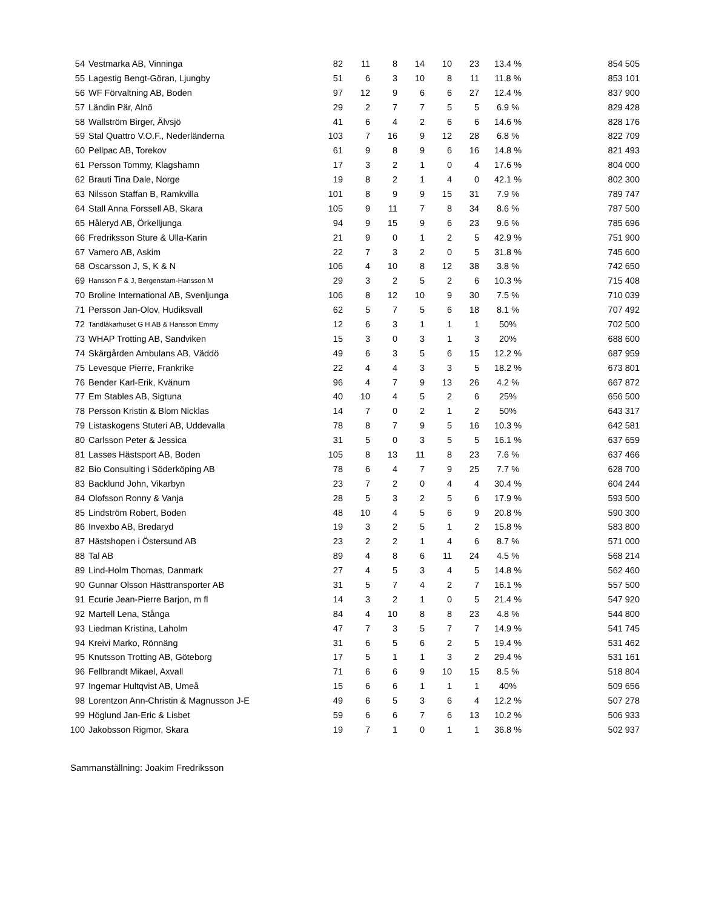| 54 | Vestmarka AB, Vinninga | 82 | 11 | 8 | 14 | 10 | 23 | 13.4 % | 854 505 |
| 55 | Lagestig Bengt-Göran, Ljungby | 51 | 6 | 3 | 10 | 8 | 11 | 11.8 % | 853 101 |
| 56 | WF Förvaltning AB, Boden | 97 | 12 | 9 | 6 | 6 | 27 | 12.4 % | 837 900 |
| 57 | Ländin Pär, Alnö | 29 | 2 | 7 | 7 | 5 | 5 | 6.9 % | 829 428 |
| 58 | Wallström Birger, Älvsjö | 41 | 6 | 4 | 2 | 6 | 6 | 14.6 % | 828 176 |
| 59 | Stal Quattro V.O.F., Nederländerna | 103 | 7 | 16 | 9 | 12 | 28 | 6.8 % | 822 709 |
| 60 | Pellpac AB, Torekov | 61 | 9 | 8 | 9 | 6 | 16 | 14.8 % | 821 493 |
| 61 | Persson Tommy, Klagshamn | 17 | 3 | 2 | 1 | 0 | 4 | 17.6 % | 804 000 |
| 62 | Brauti Tina Dale, Norge | 19 | 8 | 2 | 1 | 4 | 0 | 42.1 % | 802 300 |
| 63 | Nilsson Staffan B, Ramkvilla | 101 | 8 | 9 | 9 | 15 | 31 | 7.9 % | 789 747 |
| 64 | Stall Anna Forssell AB, Skara | 105 | 9 | 11 | 7 | 8 | 34 | 8.6 % | 787 500 |
| 65 | Håleryd AB, Örkelljunga | 94 | 9 | 15 | 9 | 6 | 23 | 9.6 % | 785 696 |
| 66 | Fredriksson Sture & Ulla-Karin | 21 | 9 | 0 | 1 | 2 | 5 | 42.9 % | 751 900 |
| 67 | Vamero AB, Askim | 22 | 7 | 3 | 2 | 0 | 5 | 31.8 % | 745 600 |
| 68 | Oscarsson J, S, K & N | 106 | 4 | 10 | 8 | 12 | 38 | 3.8 % | 742 650 |
| 69 | Hansson F & J, Bergenstam-Hansson M | 29 | 3 | 2 | 5 | 2 | 6 | 10.3 % | 715 408 |
| 70 | Broline International AB, Svenljunga | 106 | 8 | 12 | 10 | 9 | 30 | 7.5 % | 710 039 |
| 71 | Persson Jan-Olov, Hudiksvall | 62 | 5 | 7 | 5 | 6 | 18 | 8.1 % | 707 492 |
| 72 | Tandläkarhuset G H AB & Hansson Emmy | 12 | 6 | 3 | 1 | 1 | 1 | 50% | 702 500 |
| 73 | WHAP Trotting AB, Sandviken | 15 | 3 | 0 | 3 | 1 | 3 | 20% | 688 600 |
| 74 | Skärgården Ambulans AB, Väddö | 49 | 6 | 3 | 5 | 6 | 15 | 12.2 % | 687 959 |
| 75 | Levesque Pierre, Frankrike | 22 | 4 | 4 | 3 | 3 | 5 | 18.2 % | 673 801 |
| 76 | Bender Karl-Erik, Kvänum | 96 | 4 | 7 | 9 | 13 | 26 | 4.2 % | 667 872 |
| 77 | Em Stables AB, Sigtuna | 40 | 10 | 4 | 5 | 2 | 6 | 25% | 656 500 |
| 78 | Persson Kristin & Blom Nicklas | 14 | 7 | 0 | 2 | 1 | 2 | 50% | 643 317 |
| 79 | Listaskogens Stuteri AB, Uddevalla | 78 | 8 | 7 | 9 | 5 | 16 | 10.3 % | 642 581 |
| 80 | Carlsson Peter & Jessica | 31 | 5 | 0 | 3 | 5 | 5 | 16.1 % | 637 659 |
| 81 | Lasses Hästsport AB, Boden | 105 | 8 | 13 | 11 | 8 | 23 | 7.6 % | 637 466 |
| 82 | Bio Consulting i Söderköping AB | 78 | 6 | 4 | 7 | 9 | 25 | 7.7 % | 628 700 |
| 83 | Backlund John, Vikarbyn | 23 | 7 | 2 | 0 | 4 | 4 | 30.4 % | 604 244 |
| 84 | Olofsson Ronny & Vanja | 28 | 5 | 3 | 2 | 5 | 6 | 17.9 % | 593 500 |
| 85 | Lindström Robert, Boden | 48 | 10 | 4 | 5 | 6 | 9 | 20.8 % | 590 300 |
| 86 | Invexbo AB, Bredaryd | 19 | 3 | 2 | 5 | 1 | 2 | 15.8 % | 583 800 |
| 87 | Hästshopen i Östersund AB | 23 | 2 | 2 | 1 | 4 | 6 | 8.7 % | 571 000 |
| 88 | Tal AB | 89 | 4 | 8 | 6 | 11 | 24 | 4.5 % | 568 214 |
| 89 | Lind-Holm Thomas, Danmark | 27 | 4 | 5 | 3 | 4 | 5 | 14.8 % | 562 460 |
| 90 | Gunnar Olsson Hästtransporter AB | 31 | 5 | 7 | 4 | 2 | 7 | 16.1 % | 557 500 |
| 91 | Ecurie Jean-Pierre Barjon, m fl | 14 | 3 | 2 | 1 | 0 | 5 | 21.4 % | 547 920 |
| 92 | Martell Lena, Stånga | 84 | 4 | 10 | 8 | 8 | 23 | 4.8 % | 544 800 |
| 93 | Liedman Kristina, Laholm | 47 | 7 | 3 | 5 | 7 | 7 | 14.9 % | 541 745 |
| 94 | Kreivi Marko, Rönnäng | 31 | 6 | 5 | 6 | 2 | 5 | 19.4 % | 531 462 |
| 95 | Knutsson Trotting AB, Göteborg | 17 | 5 | 1 | 1 | 3 | 2 | 29.4 % | 531 161 |
| 96 | Fellbrandt Mikael, Axvall | 71 | 6 | 6 | 9 | 10 | 15 | 8.5 % | 518 804 |
| 97 | Ingemar Hultqvist AB, Umeå | 15 | 6 | 6 | 1 | 1 | 1 | 40% | 509 656 |
| 98 | Lorentzon Ann-Christin & Magnusson J-E | 49 | 6 | 5 | 3 | 6 | 4 | 12.2 % | 507 278 |
| 99 | Höglund Jan-Eric & Lisbet | 59 | 6 | 6 | 7 | 6 | 13 | 10.2 % | 506 933 |
| 100 | Jakobsson Rigmor, Skara | 19 | 7 | 1 | 0 | 1 | 1 | 36.8 % | 502 937 |
Sammanställning: Joakim Fredriksson